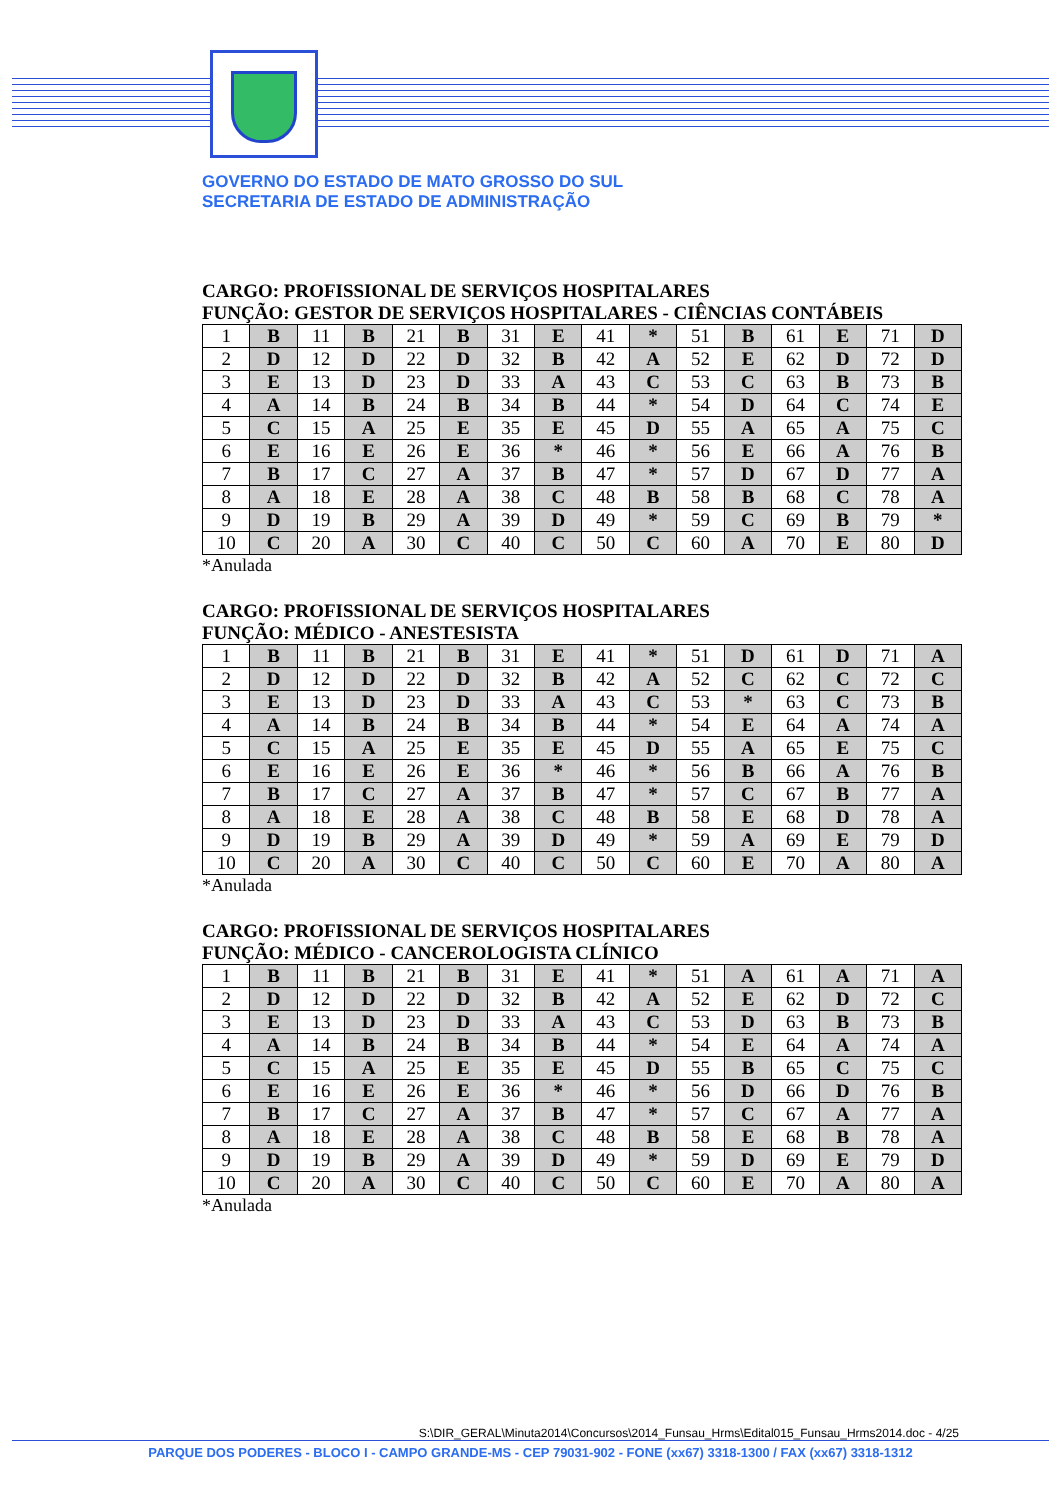GOVERNO DO ESTADO DE MATO GROSSO DO SUL
SECRETARIA DE ESTADO DE ADMINISTRAÇÃO
CARGO: PROFISSIONAL DE SERVIÇOS HOSPITALARES
FUNÇÃO: GESTOR DE SERVIÇOS HOSPITALARES - CIÊNCIAS CONTÁBEIS
| 1 | B | 11 | B | 21 | B | 31 | E | 41 | * | 51 | B | 61 | E | 71 | D |
| 2 | D | 12 | D | 22 | D | 32 | B | 42 | A | 52 | E | 62 | D | 72 | D |
| 3 | E | 13 | D | 23 | D | 33 | A | 43 | C | 53 | C | 63 | B | 73 | B |
| 4 | A | 14 | B | 24 | B | 34 | B | 44 | * | 54 | D | 64 | C | 74 | E |
| 5 | C | 15 | A | 25 | E | 35 | E | 45 | D | 55 | A | 65 | A | 75 | C |
| 6 | E | 16 | E | 26 | E | 36 | * | 46 | * | 56 | E | 66 | A | 76 | B |
| 7 | B | 17 | C | 27 | A | 37 | B | 47 | * | 57 | D | 67 | D | 77 | A |
| 8 | A | 18 | E | 28 | A | 38 | C | 48 | B | 58 | B | 68 | C | 78 | A |
| 9 | D | 19 | B | 29 | A | 39 | D | 49 | * | 59 | C | 69 | B | 79 | * |
| 10 | C | 20 | A | 30 | C | 40 | C | 50 | C | 60 | A | 70 | E | 80 | D |
*Anulada
CARGO: PROFISSIONAL DE SERVIÇOS HOSPITALARES
FUNÇÃO: MÉDICO - ANESTESISTA
| 1 | B | 11 | B | 21 | B | 31 | E | 41 | * | 51 | D | 61 | D | 71 | A |
| 2 | D | 12 | D | 22 | D | 32 | B | 42 | A | 52 | C | 62 | C | 72 | C |
| 3 | E | 13 | D | 23 | D | 33 | A | 43 | C | 53 | * | 63 | C | 73 | B |
| 4 | A | 14 | B | 24 | B | 34 | B | 44 | * | 54 | E | 64 | A | 74 | A |
| 5 | C | 15 | A | 25 | E | 35 | E | 45 | D | 55 | A | 65 | E | 75 | C |
| 6 | E | 16 | E | 26 | E | 36 | * | 46 | * | 56 | B | 66 | A | 76 | B |
| 7 | B | 17 | C | 27 | A | 37 | B | 47 | * | 57 | C | 67 | B | 77 | A |
| 8 | A | 18 | E | 28 | A | 38 | C | 48 | B | 58 | E | 68 | D | 78 | A |
| 9 | D | 19 | B | 29 | A | 39 | D | 49 | * | 59 | A | 69 | E | 79 | D |
| 10 | C | 20 | A | 30 | C | 40 | C | 50 | C | 60 | E | 70 | A | 80 | A |
*Anulada
CARGO: PROFISSIONAL DE SERVIÇOS HOSPITALARES
FUNÇÃO: MÉDICO - CANCEROLOGISTA CLÍNICO
| 1 | B | 11 | B | 21 | B | 31 | E | 41 | * | 51 | A | 61 | A | 71 | A |
| 2 | D | 12 | D | 22 | D | 32 | B | 42 | A | 52 | E | 62 | D | 72 | C |
| 3 | E | 13 | D | 23 | D | 33 | A | 43 | C | 53 | D | 63 | B | 73 | B |
| 4 | A | 14 | B | 24 | B | 34 | B | 44 | * | 54 | E | 64 | A | 74 | A |
| 5 | C | 15 | A | 25 | E | 35 | E | 45 | D | 55 | B | 65 | C | 75 | C |
| 6 | E | 16 | E | 26 | E | 36 | * | 46 | * | 56 | D | 66 | D | 76 | B |
| 7 | B | 17 | C | 27 | A | 37 | B | 47 | * | 57 | C | 67 | A | 77 | A |
| 8 | A | 18 | E | 28 | A | 38 | C | 48 | B | 58 | E | 68 | B | 78 | A |
| 9 | D | 19 | B | 29 | A | 39 | D | 49 | * | 59 | D | 69 | E | 79 | D |
| 10 | C | 20 | A | 30 | C | 40 | C | 50 | C | 60 | E | 70 | A | 80 | A |
*Anulada
S:\DIR_GERAL\Minuta2014\Concursos\2014_Funsau_Hrms\Edital015_Funsau_Hrms2014.doc - 4/25
PARQUE DOS PODERES - BLOCO I - CAMPO GRANDE-MS - CEP 79031-902 - FONE (xx67) 3318-1300 / FAX (xx67) 3318-1312